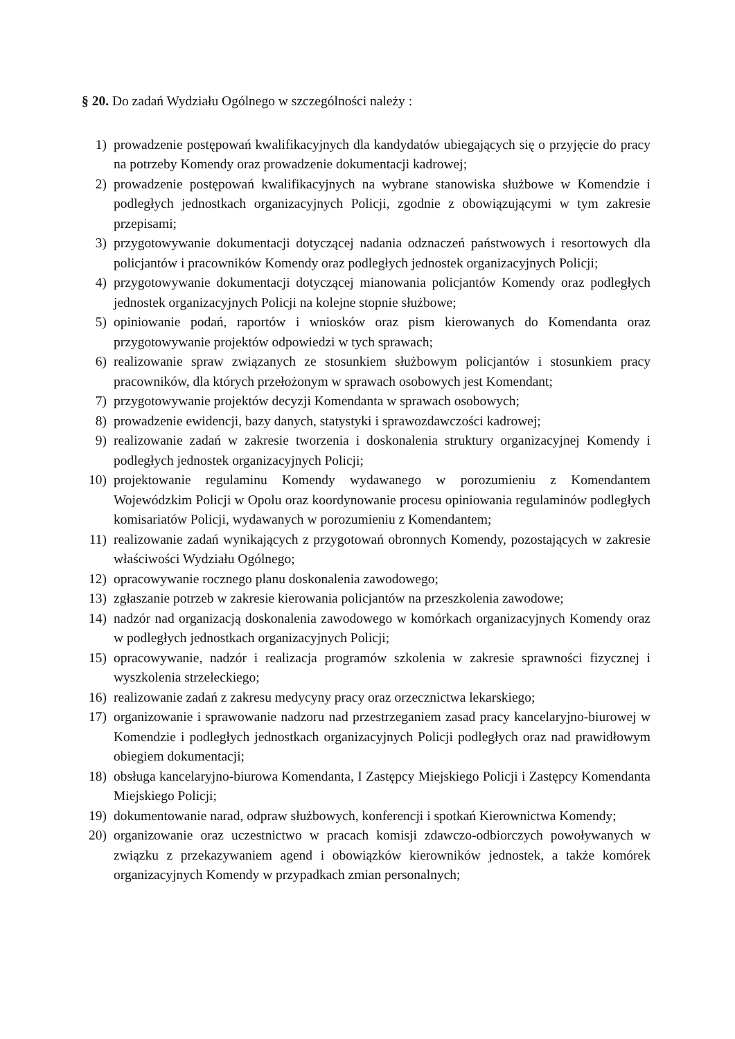§ 20. Do zadań Wydziału Ogólnego w szczególności należy :
1) prowadzenie postępowań kwalifikacyjnych dla kandydatów ubiegających się o przyjęcie do pracy na potrzeby Komendy oraz prowadzenie dokumentacji kadrowej;
2) prowadzenie postępowań kwalifikacyjnych na wybrane stanowiska służbowe w Komendzie i podległych jednostkach organizacyjnych Policji, zgodnie z obowiązującymi w tym zakresie przepisami;
3) przygotowywanie dokumentacji dotyczącej nadania odznaczeń państwowych i resortowych dla policjantów i pracowników Komendy oraz podległych jednostek organizacyjnych Policji;
4) przygotowywanie dokumentacji dotyczącej mianowania policjantów Komendy oraz podległych jednostek organizacyjnych Policji na kolejne stopnie służbowe;
5) opiniowanie podań, raportów i wniosków oraz pism kierowanych do Komendanta oraz przygotowywanie projektów odpowiedzi w tych sprawach;
6) realizowanie spraw związanych ze stosunkiem służbowym policjantów i stosunkiem pracy pracowników, dla których przełożonym w sprawach osobowych jest Komendant;
7) przygotowywanie projektów decyzji Komendanta w sprawach osobowych;
8) prowadzenie ewidencji, bazy danych, statystyki i sprawozdawczości kadrowej;
9) realizowanie zadań w zakresie tworzenia i doskonalenia struktury organizacyjnej Komendy i podległych jednostek organizacyjnych Policji;
10) projektowanie regulaminu Komendy wydawanego w porozumieniu z Komendantem Wojewódzkim Policji w Opolu oraz koordynowanie procesu opiniowania regulaminów podległych komisariatów Policji, wydawanych w porozumieniu z Komendantem;
11) realizowanie zadań wynikających z przygotowań obronnych Komendy, pozostających w zakresie właściwości Wydziału Ogólnego;
12) opracowywanie rocznego planu doskonalenia zawodowego;
13) zgłaszanie potrzeb w zakresie kierowania policjantów na przeszkolenia zawodowe;
14) nadzór nad organizacją doskonalenia zawodowego w komórkach organizacyjnych Komendy oraz w podległych jednostkach organizacyjnych Policji;
15) opracowywanie, nadzór i realizacja programów szkolenia w zakresie sprawności fizycznej i wyszkolenia strzeleckiego;
16) realizowanie zadań z zakresu medycyny pracy oraz orzecznictwa lekarskiego;
17) organizowanie i sprawowanie nadzoru nad przestrzeganiem zasad pracy kancelaryjno-biurowej w Komendzie i podległych jednostkach organizacyjnych Policji podległych oraz nad prawidłowym obiegiem dokumentacji;
18) obsługa kancelaryjno-biurowa Komendanta, I Zastępcy Miejskiego Policji i Zastępcy Komendanta Miejskiego Policji;
19) dokumentowanie narad, odpraw służbowych, konferencji i spotkań Kierownictwa Komendy;
20) organizowanie oraz uczestnictwo w pracach komisji zdawczo-odbiorczych powoływanych w związku z przekazywaniem agend i obowiązków kierowników jednostek, a także komórek organizacyjnych Komendy w przypadkach zmian personalnych;